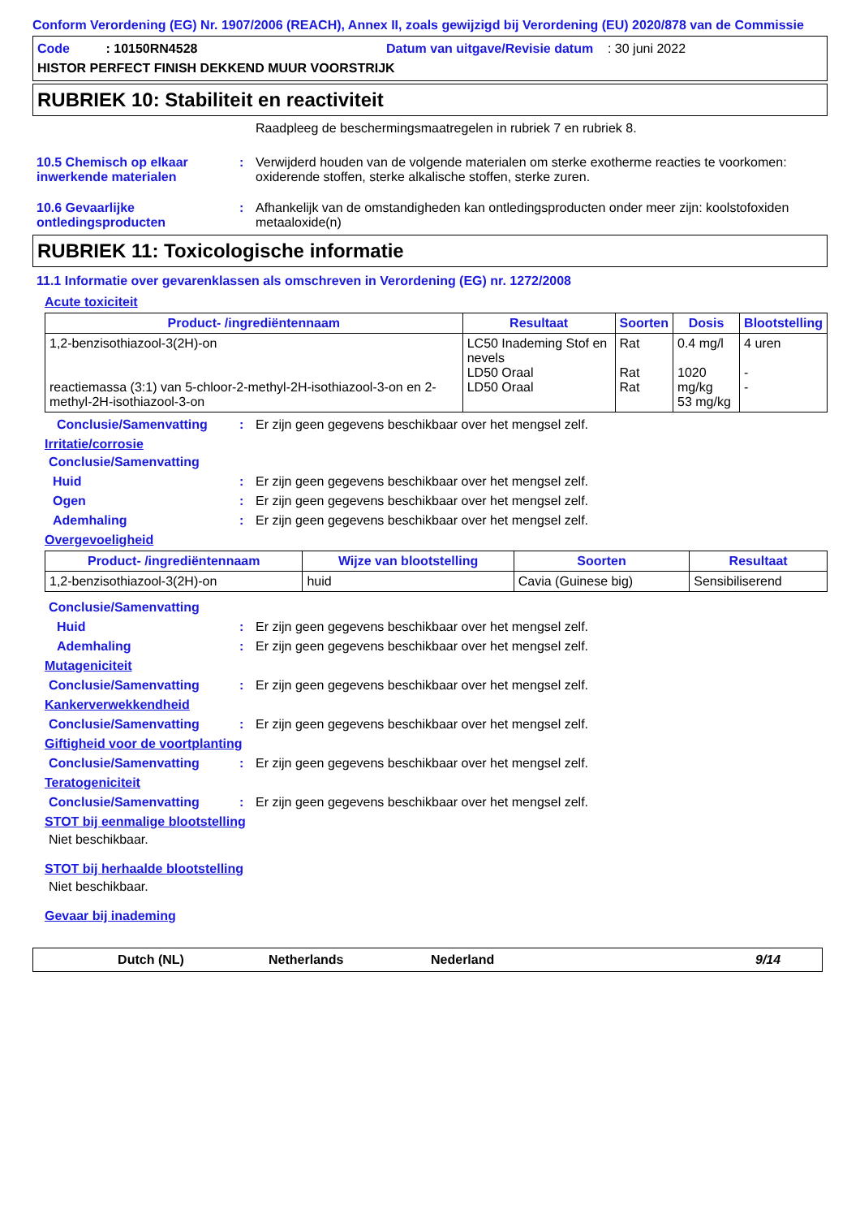Conform Verordening (EG) Nr. 1907/2006 (REACH), Annex II, zoals gewijzigd bij Verordening (EU) 2020/878 van de Commissie
Code : 10150RN4528 Datum van uitgave/Revisie datum : 30 juni 2022
HISTOR PERFECT FINISH DEKKEND MUUR VOORSTRIJK
RUBRIEK 10: Stabiliteit en reactiviteit
Raadpleeg de beschermingsmaatregelen in rubriek 7 en rubriek 8.
10.5 Chemisch op elkaar inwerkende materialen: Verwijderd houden van de volgende materialen om sterke exotherme reacties te voorkomen: oxiderende stoffen, sterke alkalische stoffen, sterke zuren.
10.6 Gevaarlijke ontledingsproducten: Afhankelijk van de omstandigheden kan ontledingsproducten onder meer zijn: koolstofoxiden metaaloxide(n)
RUBRIEK 11: Toxicologische informatie
11.1 Informatie over gevarenklassen als omschreven in Verordening (EG) nr. 1272/2008
Acute toxiciteit
| Product- /ingrediëntennaam | Resultaat | Soorten | Dosis | Blootstelling |
| --- | --- | --- | --- | --- |
| 1,2-benzisothiazool-3(2H)-on reactiemassa (3:1) van 5-chloor-2-methyl-2H-isothiazool-3-on en 2-methyl-2H-isothiazool-3-on | LC50 Inademing Stof en nevels LD50 Oraal LD50 Oraal | Rat Rat Rat | 0.4 mg/l 1020 mg/kg 53 mg/kg | 4 uren - - |
Conclusie/Samenvatting: Er zijn geen gegevens beschikbaar over het mengsel zelf.
Irritatie/corrosie
Conclusie/Samenvatting
Huid: Er zijn geen gegevens beschikbaar over het mengsel zelf.
Ogen: Er zijn geen gegevens beschikbaar over het mengsel zelf.
Ademhaling: Er zijn geen gegevens beschikbaar over het mengsel zelf.
Overgevoeligheid
| Product- /ingrediëntennaam | Wijze van blootstelling | Soorten | Resultaat |
| --- | --- | --- | --- |
| 1,2-benzisothiazool-3(2H)-on | huid | Cavia (Guinese big) | Sensibiliserend |
Conclusie/Samenvatting
Huid: Er zijn geen gegevens beschikbaar over het mengsel zelf.
Ademhaling: Er zijn geen gegevens beschikbaar over het mengsel zelf.
Mutageniciteit
Conclusie/Samenvatting: Er zijn geen gegevens beschikbaar over het mengsel zelf.
Kankerverwekkendheid
Conclusie/Samenvatting: Er zijn geen gegevens beschikbaar over het mengsel zelf.
Giftigheid voor de voortplanting
Conclusie/Samenvatting: Er zijn geen gegevens beschikbaar over het mengsel zelf.
Teratogeniciteit
Conclusie/Samenvatting: Er zijn geen gegevens beschikbaar over het mengsel zelf.
STOT bij eenmalige blootstelling
Niet beschikbaar.
STOT bij herhaalde blootstelling
Niet beschikbaar.
Gevaar bij inademing
Dutch (NL) Netherlands Nederland 9/14